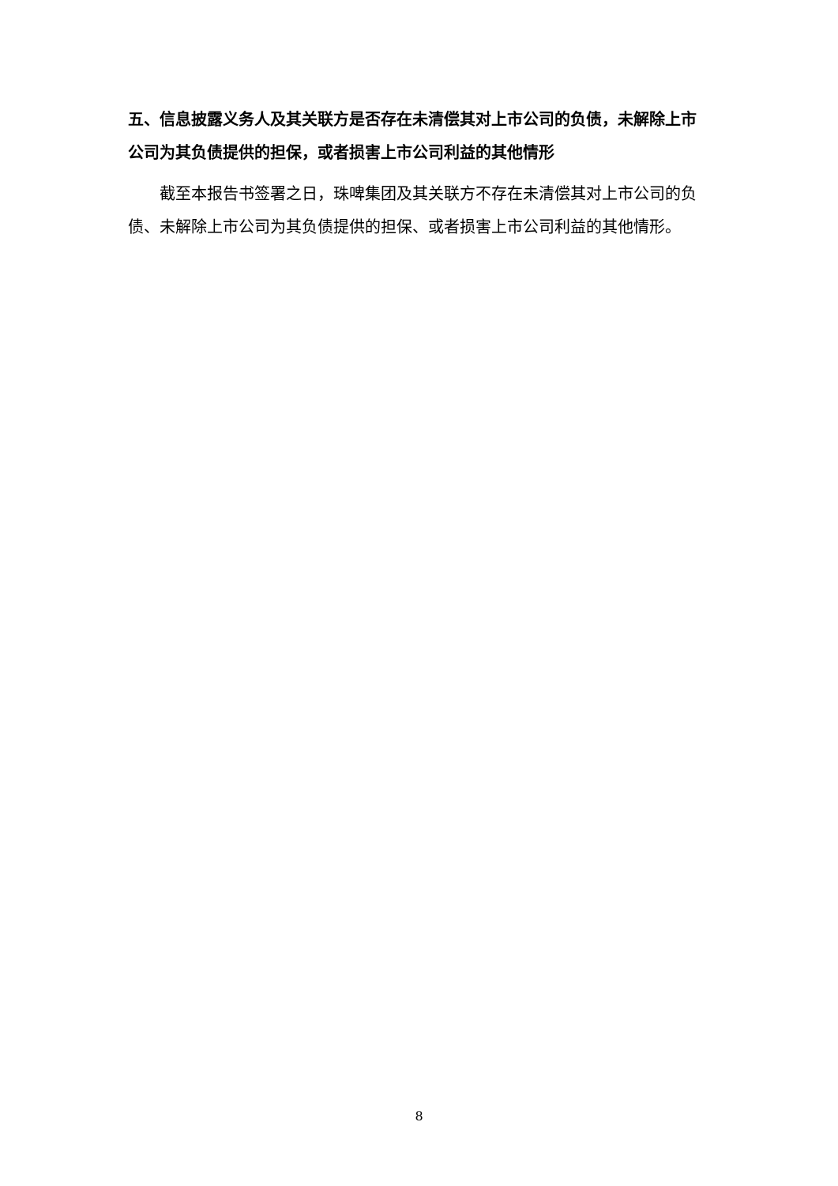五、信息披露义务人及其关联方是否存在未清偿其对上市公司的负债，未解除上市公司为其负债提供的担保，或者损害上市公司利益的其他情形
截至本报告书签署之日，珠啤集团及其关联方不存在未清偿其对上市公司的负债、未解除上市公司为其负债提供的担保、或者损害上市公司利益的其他情形。
8